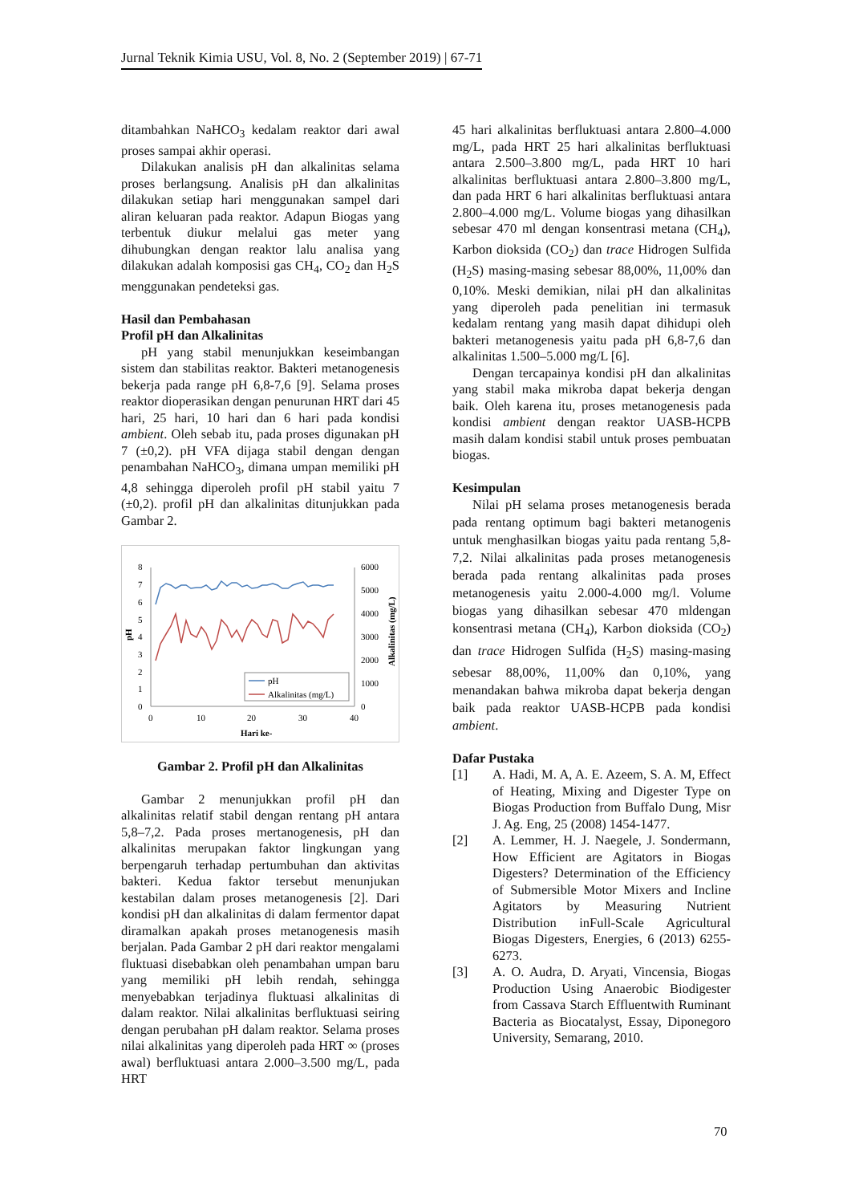Jurnal Teknik Kimia USU, Vol. 8, No. 2 (September 2019) | 67-71
ditambahkan NaHCO<sub>3</sub> kedalam reaktor dari awal proses sampai akhir operasi.
Dilakukan analisis pH dan alkalinitas selama proses berlangsung. Analisis pH dan alkalinitas dilakukan setiap hari menggunakan sampel dari aliran keluaran pada reaktor. Adapun Biogas yang terbentuk diukur melalui gas meter yang dihubungkan dengan reaktor lalu analisa yang dilakukan adalah komposisi gas CH<sub>4</sub>, CO<sub>2</sub> dan H<sub>2</sub>S menggunakan pendeteksi gas.
Hasil dan Pembahasan
Profil pH dan Alkalinitas
pH yang stabil menunjukkan keseimbangan sistem dan stabilitas reaktor. Bakteri metanogenesis bekerja pada range pH 6,8-7,6 [9]. Selama proses reaktor dioperasikan dengan penurunan HRT dari 45 hari, 25 hari, 10 hari dan 6 hari pada kondisi ambient. Oleh sebab itu, pada proses digunakan pH 7 (±0,2). pH VFA dijaga stabil dengan dengan penambahan NaHCO<sub>3</sub>, dimana umpan memiliki pH 4,8 sehingga diperoleh profil pH stabil yaitu 7 (±0,2). profil pH dan alkalinitas ditunjukkan pada Gambar 2.
8
7
6
5
4
3
2
1
0
6000
5000
4000
3000
2000
1000
0
0
10
20
30
40
Hari ke-
pH
Alkalinitas (mg/L)
pH
Alkalinitas (mg/L)
Gambar 2. Profil pH dan Alkalinitas
Gambar 2 menunjukkan profil pH dan alkalinitas relatif stabil dengan rentang pH antara 5,8–7,2. Pada proses mertanogenesis, pH dan alkalinitas merupakan faktor lingkungan yang berpengaruh terhadap pertumbuhan dan aktivitas bakteri. Kedua faktor tersebut menunjukan kestabilan dalam proses metanogenesis [2]. Dari kondisi pH dan alkalinitas di dalam fermentor dapat diramalkan apakah proses metanogenesis masih berjalan. Pada Gambar 2 pH dari reaktor mengalami fluktuasi disebabkan oleh penambahan umpan baru yang memiliki pH lebih rendah, sehingga menyebabkan terjadinya fluktuasi alkalinitas di dalam reaktor. Nilai alkalinitas berfluktuasi seiring dengan perubahan pH dalam reaktor. Selama proses nilai alkalinitas yang diperoleh pada HRT ∞ (proses awal) berfluktuasi antara 2.000–3.500 mg/L, pada HRT
45 hari alkalinitas berfluktuasi antara 2.800–4.000 mg/L, pada HRT 25 hari alkalinitas berfluktuasi antara 2.500–3.800 mg/L, pada HRT 10 hari alkalinitas berfluktuasi antara 2.800–3.800 mg/L, dan pada HRT 6 hari alkalinitas berfluktuasi antara 2.800–4.000 mg/L. Volume biogas yang dihasilkan sebesar 470 ml dengan konsentrasi metana (CH<sub>4</sub>), Karbon dioksida (CO<sub>2</sub>) dan trace Hidrogen Sulfida (H<sub>2</sub>S) masing-masing sebesar 88,00%, 11,00% dan 0,10%. Meski demikian, nilai pH dan alkalinitas yang diperoleh pada penelitian ini termasuk kedalam rentang yang masih dapat dihidupi oleh bakteri metanogenesis yaitu pada pH 6,8-7,6 dan alkalinitas 1.500–5.000 mg/L [6].
Dengan tercapainya kondisi pH dan alkalinitas yang stabil maka mikroba dapat bekerja dengan baik. Oleh karena itu, proses metanogenesis pada kondisi ambient dengan reaktor UASB-HCPB masih dalam kondisi stabil untuk proses pembuatan biogas.
Kesimpulan
Nilai pH selama proses metanogenesis berada pada rentang optimum bagi bakteri metanogenis untuk menghasilkan biogas yaitu pada rentang 5,8-7,2. Nilai alkalinitas pada proses metanogenesis berada pada rentang alkalinitas pada proses metanogenesis yaitu 2.000-4.000 mg/l. Volume biogas yang dihasilkan sebesar 470 mldengan konsentrasi metana (CH<sub>4</sub>), Karbon dioksida (CO<sub>2</sub>) dan trace Hidrogen Sulfida (H<sub>2</sub>S) masing-masing sebesar 88,00%, 11,00% dan 0,10%, yang menandakan bahwa mikroba dapat bekerja dengan baik pada reaktor UASB-HCPB pada kondisi ambient.
Dafar Pustaka
[1] A. Hadi, M. A, A. E. Azeem, S. A. M, Effect of Heating, Mixing and Digester Type on Biogas Production from Buffalo Dung, Misr J. Ag. Eng, 25 (2008) 1454-1477.
[2] A. Lemmer, H. J. Naegele, J. Sondermann, How Efficient are Agitators in Biogas Digesters? Determination of the Efficiency of Submersible Motor Mixers and Incline Agitators by Measuring Nutrient Distribution inFull-Scale Agricultural Biogas Digesters, Energies, 6 (2013) 6255-6273.
[3] A. O. Audra, D. Aryati, Vincensia, Biogas Production Using Anaerobic Biodigester from Cassava Starch Effluentwith Ruminant Bacteria as Biocatalyst, Essay, Diponegoro University, Semarang, 2010.
70